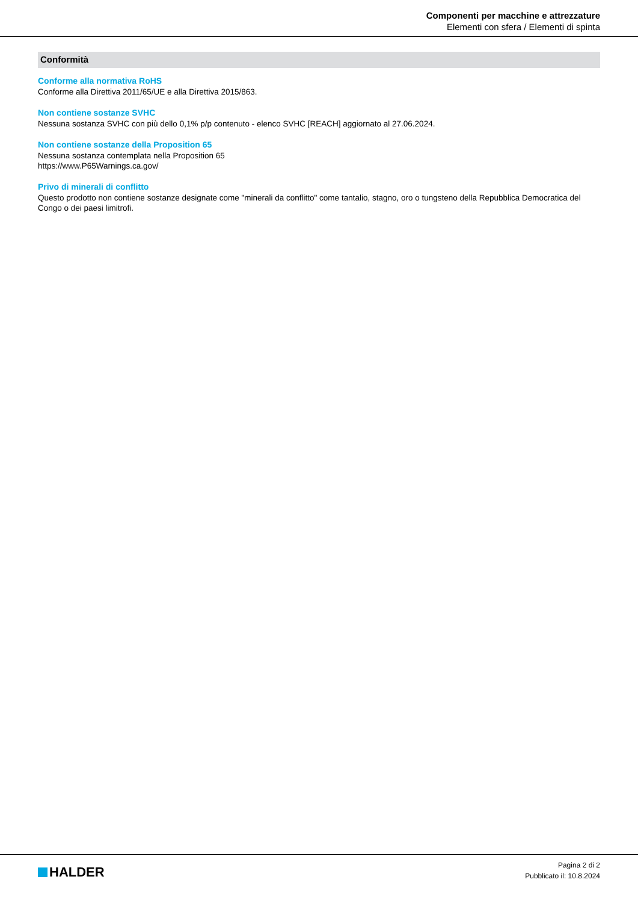Componenti per macchine e attrezzature
Elementi con sfera / Elementi di spinta
Conformità
Conforme alla normativa RoHS
Conforme alla Direttiva 2011/65/UE e alla Direttiva 2015/863.
Non contiene sostanze SVHC
Nessuna sostanza SVHC con più dello 0,1% p/p contenuto - elenco SVHC [REACH] aggiornato al 27.06.2024.
Non contiene sostanze della Proposition 65
Nessuna sostanza contemplata nella Proposition 65
https://www.P65Warnings.ca.gov/
Privo di minerali di conflitto
Questo prodotto non contiene sostanze designate come "minerali da conflitto" come tantalio, stagno, oro o tungsteno della Repubblica Democratica del Congo o dei paesi limitrofi.
HALDER
Pagina 2 di 2
Pubblicato il: 10.8.2024